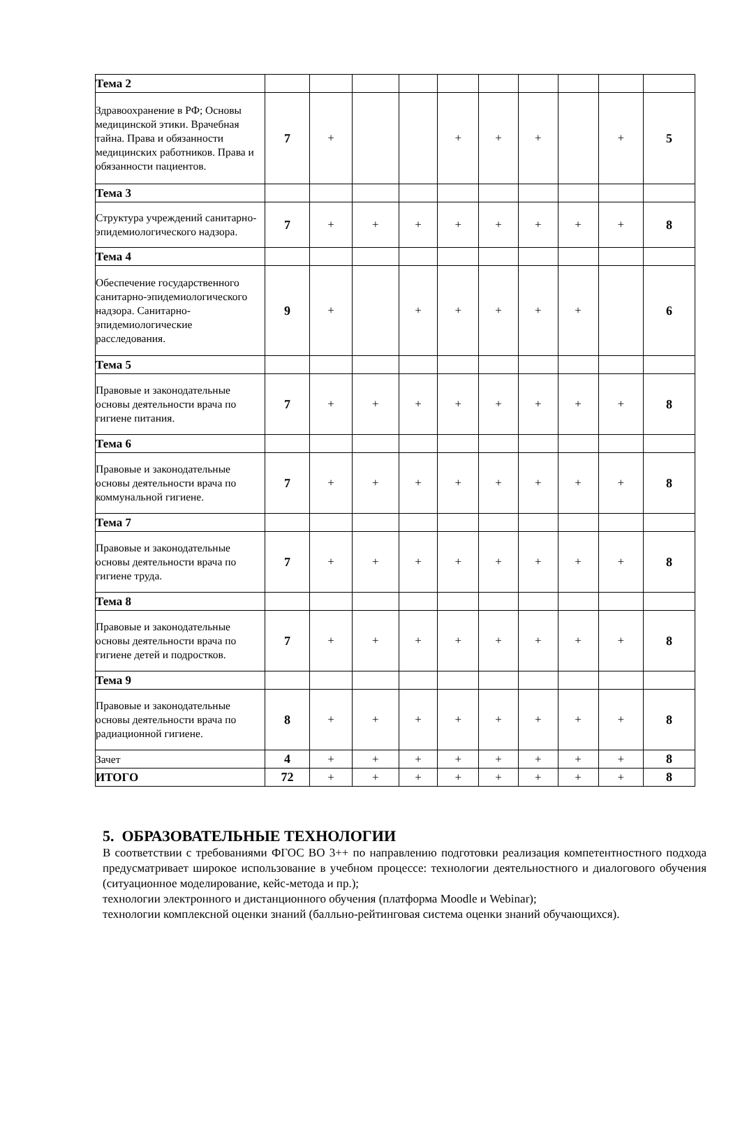| Тема 2 | | | | | | | | | | |
| Здравоохранение в РФ; Основы медицинской этики. Врачебная тайна. Права и обязанности медицинских работников. Права и обязанности пациентов. | 7 | + | | | + | + | + | | + | 5 |
| Тема 3 | | | | | | | | | | |
| Структура учреждений санитарно-эпидемиологического надзора. | 7 | + | + | + | + | + | + | + | + | 8 |
| Тема 4 | | | | | | | | | | |
| Обеспечение государственного санитарно-эпидемиологического надзора. Санитарно-эпидемиологические расследования. | 9 | + | | + | + | + | + | + | | 6 |
| Тема 5 | | | | | | | | | | |
| Правовые и законодательные основы деятельности врача по гигиене питания. | 7 | + | + | + | + | + | + | + | + | 8 |
| Тема 6 | | | | | | | | | | |
| Правовые и законодательные основы деятельности врача по коммунальной гигиене. | 7 | + | + | + | + | + | + | + | + | 8 |
| Тема 7 | | | | | | | | | | |
| Правовые и законодательные основы деятельности врача по гигиене труда. | 7 | + | + | + | + | + | + | + | + | 8 |
| Тема 8 | | | | | | | | | | |
| Правовые и законодательные основы деятельности врача по гигиене детей и подростков. | 7 | + | + | + | + | + | + | + | + | 8 |
| Тема 9 | | | | | | | | | | |
| Правовые и законодательные основы деятельности врача по радиационной гигиене. | 8 | + | + | + | + | + | + | + | + | 8 |
| Зачет | 4 | + | + | + | + | + | + | + | + | 8 |
| ИТОГО | 72 | + | + | + | + | + | + | + | + | 8 |
5. ОБРАЗОВАТЕЛЬНЫЕ ТЕХНОЛОГИИ
В соответствии с требованиями ФГОС ВО 3++ по направлению подготовки реализация компетентностного подхода предусматривает широкое использование в учебном процессе: технологии деятельностного и диалогового обучения (ситуационное моделирование, кейс-метода и пр.);
технологии электронного и дистанционного обучения (платформа Moodle и Webinar);
технологии комплексной оценки знаний (балльно-рейтинговая система оценки знаний обучающихся).